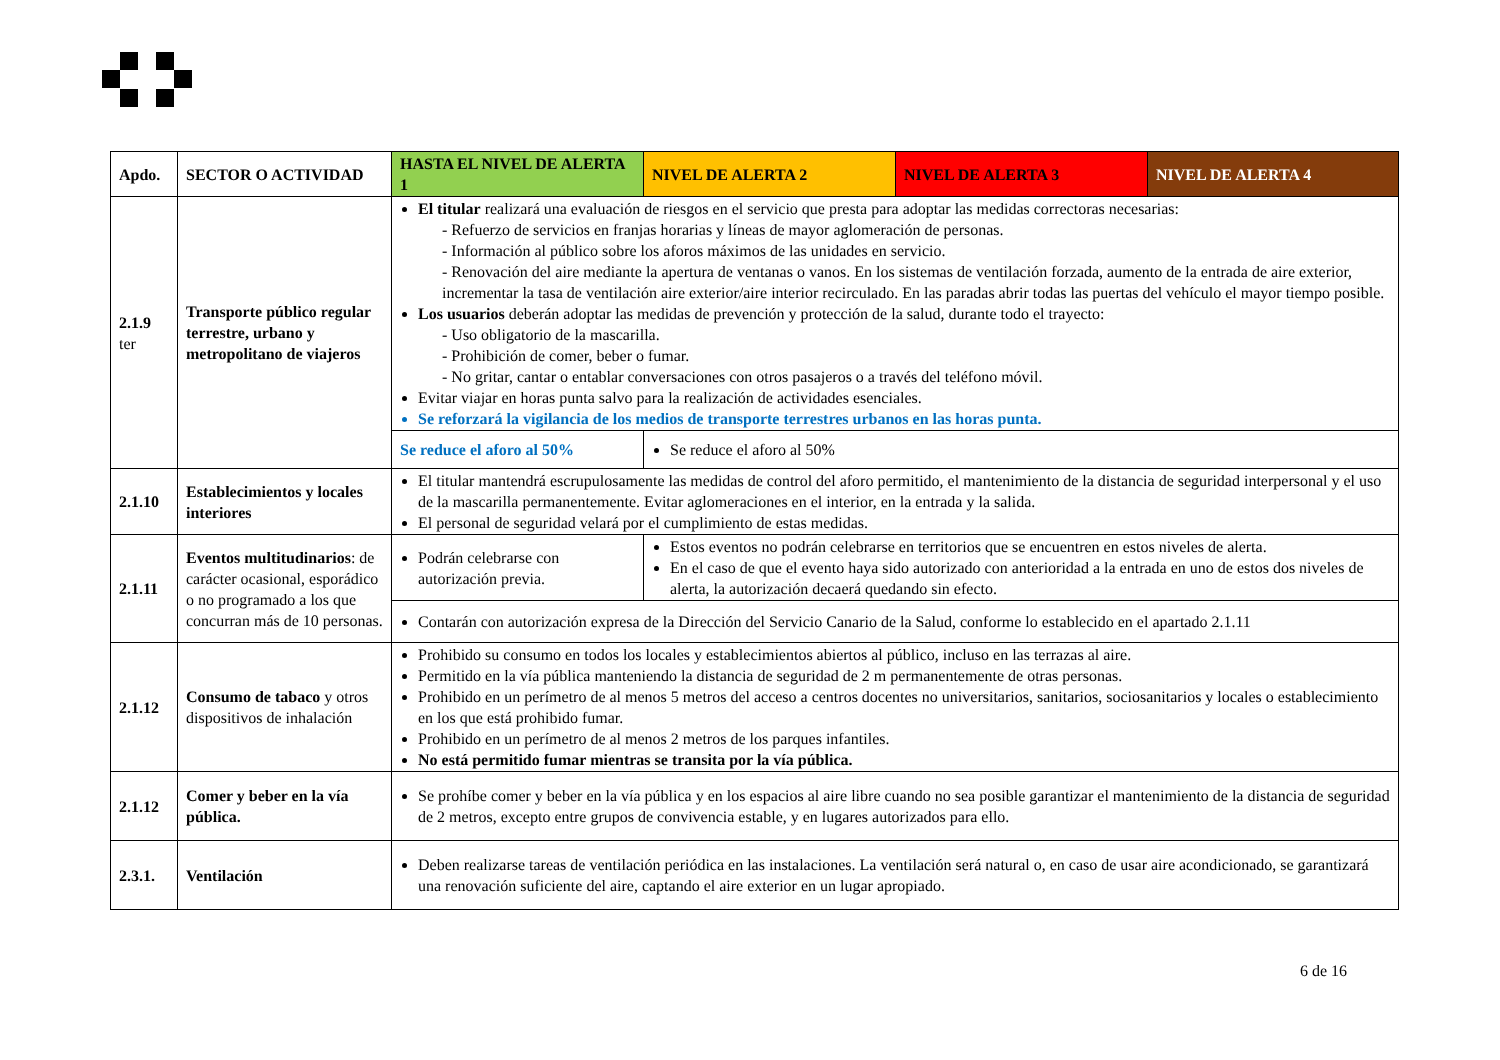| Apdo. | SECTOR O ACTIVIDAD | HASTA EL NIVEL DE ALERTA 1 | NIVEL DE ALERTA 2 | NIVEL DE ALERTA 3 | NIVEL DE ALERTA 4 |
| --- | --- | --- | --- | --- | --- |
| 2.1.9 ter | Transporte público regular terrestre, urbano y metropolitano de viajeros | El titular realizará una evaluación de riesgos en el servicio que presta para adoptar las medidas correctoras necesarias: - Refuerzo de servicios en franjas horarias y líneas de mayor aglomeración de personas. - Información al público sobre los aforos máximos de las unidades en servicio. - Renovación del aire mediante la apertura de ventanas o vanos. En los sistemas de ventilación forzada, aumento de la entrada de aire exterior, incrementar la tasa de ventilación aire exterior/aire interior recirculado. En las paradas abrir todas las puertas del vehículo el mayor tiempo posible. Los usuarios deberán adoptar las medidas de prevención y protección de la salud, durante todo el trayecto: - Uso obligatorio de la mascarilla. - Prohibición de comer, beber o fumar. - No gritar, cantar o entablar conversaciones con otros pasajeros o a través del teléfono móvil. Evitar viajar en horas punta salvo para la realización de actividades esenciales. Se reforzará la vigilancia de los medios de transporte terrestres urbanos en las horas punta. | | | |
| | | Se reduce el aforo al 50% | Se reduce el aforo al 50% | | |
| 2.1.10 | Establecimientos y locales interiores | El titular mantendrá escrupulosamente las medidas de control del aforo permitido, el mantenimiento de la distancia de seguridad interpersonal y el uso de la mascarilla permanentemente. Evitar aglomeraciones en el interior, en la entrada y la salida. El personal de seguridad velará por el cumplimiento de estas medidas. | | | |
| 2.1.11 | Eventos multitudinarios : de carácter ocasional, esporádico o no programado a los que concurran más de 10 personas. | Podrán celebrarse con autorización previa. | Estos eventos no podrán celebrarse en territorios que se encuentren en estos niveles de alerta. En el caso de que el evento haya sido autorizado con anterioridad a la entrada en uno de estos dos niveles de alerta, la autorización decaerá quedando sin efecto. | | |
| | | Contarán con autorización expresa de la Dirección del Servicio Canario de la Salud, conforme lo establecido en el apartado 2.1.11 | | | |
| 2.1.12 | Consumo de tabaco y otros dispositivos de inhalación | Prohibido su consumo en todos los locales y establecimientos abiertos al público, incluso en las terrazas al aire. Permitido en la vía pública manteniendo la distancia de seguridad de 2 m permanentemente de otras personas. Prohibido en un perímetro de al menos 5 metros del acceso a centros docentes no universitarios, sanitarios, sociosanitarios y locales o establecimiento en los que está prohibido fumar. Prohibido en un perímetro de al menos 2 metros de los parques infantiles. No está permitido fumar mientras se transita por la vía pública. | | | |
| 2.1.12 | Comer y beber en la vía pública. | Se prohíbe comer y beber en la vía pública y en los espacios al aire libre cuando no sea posible garantizar el mantenimiento de la distancia de seguridad de 2 metros, excepto entre grupos de convivencia estable, y en lugares autorizados para ello. | | | |
| 2.3.1. | Ventilación | Deben realizarse tareas de ventilación periódica en las instalaciones. La ventilación será natural o, en caso de usar aire acondicionado, se garantizará una renovación suficiente del aire, captando el aire exterior en un lugar apropiado. | | | |
6 de 16